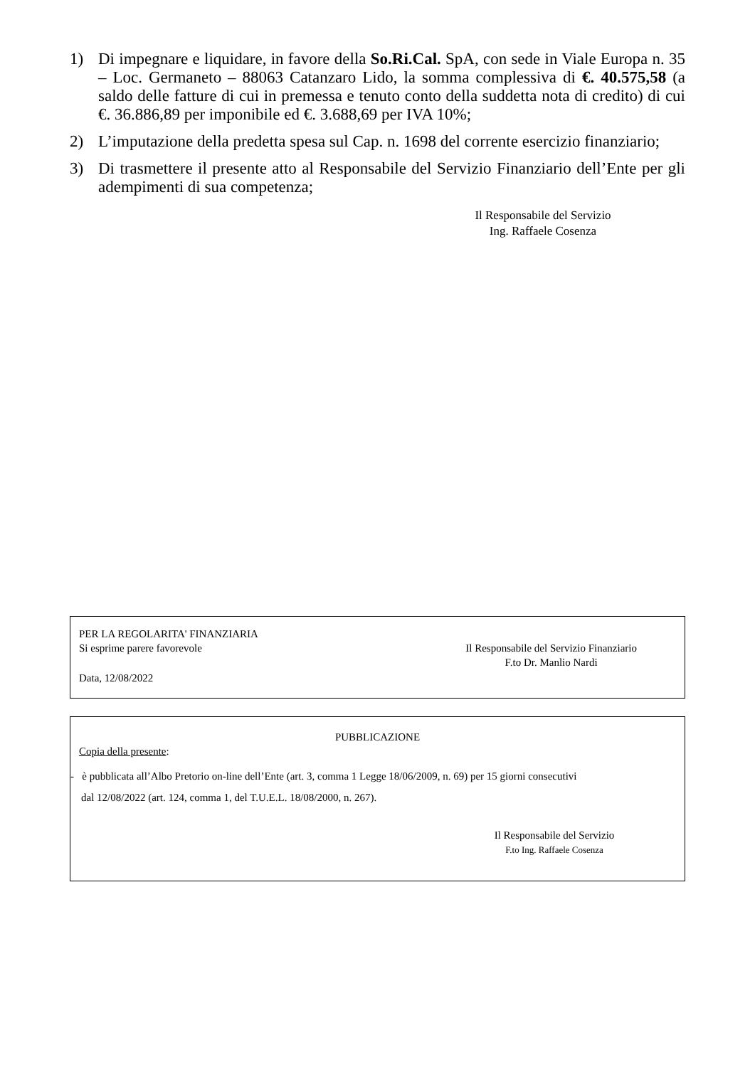1) Di impegnare e liquidare, in favore della So.Ri.Cal. SpA, con sede in Viale Europa n. 35 – Loc. Germaneto – 88063 Catanzaro Lido, la somma complessiva di €. 40.575,58 (a saldo delle fatture di cui in premessa e tenuto conto della suddetta nota di credito) di cui €. 36.886,89 per imponibile ed €. 3.688,69 per IVA 10%;
2) L’imputazione della predetta spesa sul Cap. n. 1698 del corrente esercizio finanziario;
3) Di trasmettere il presente atto al Responsabile del Servizio Finanziario dell’Ente per gli adempimenti di sua competenza;
Il Responsabile del Servizio
Ing. Raffaele Cosenza
PER LA REGOLARITA' FINANZIARIA
Si esprime parere favorevole Il Responsabile del Servizio Finanziario
F.to Dr. Manlio Nardi
Data, 12/08/2022
PUBBLICAZIONE
Copia della presente:
- è pubblicata all’Albo Pretorio on-line dell’Ente (art. 3, comma 1 Legge 18/06/2009, n. 69) per 15 giorni consecutivi
dal 12/08/2022 (art. 124, comma 1, del T.U.E.L. 18/08/2000, n. 267).
Il Responsabile del Servizio
F.to Ing. Raffaele Cosenza